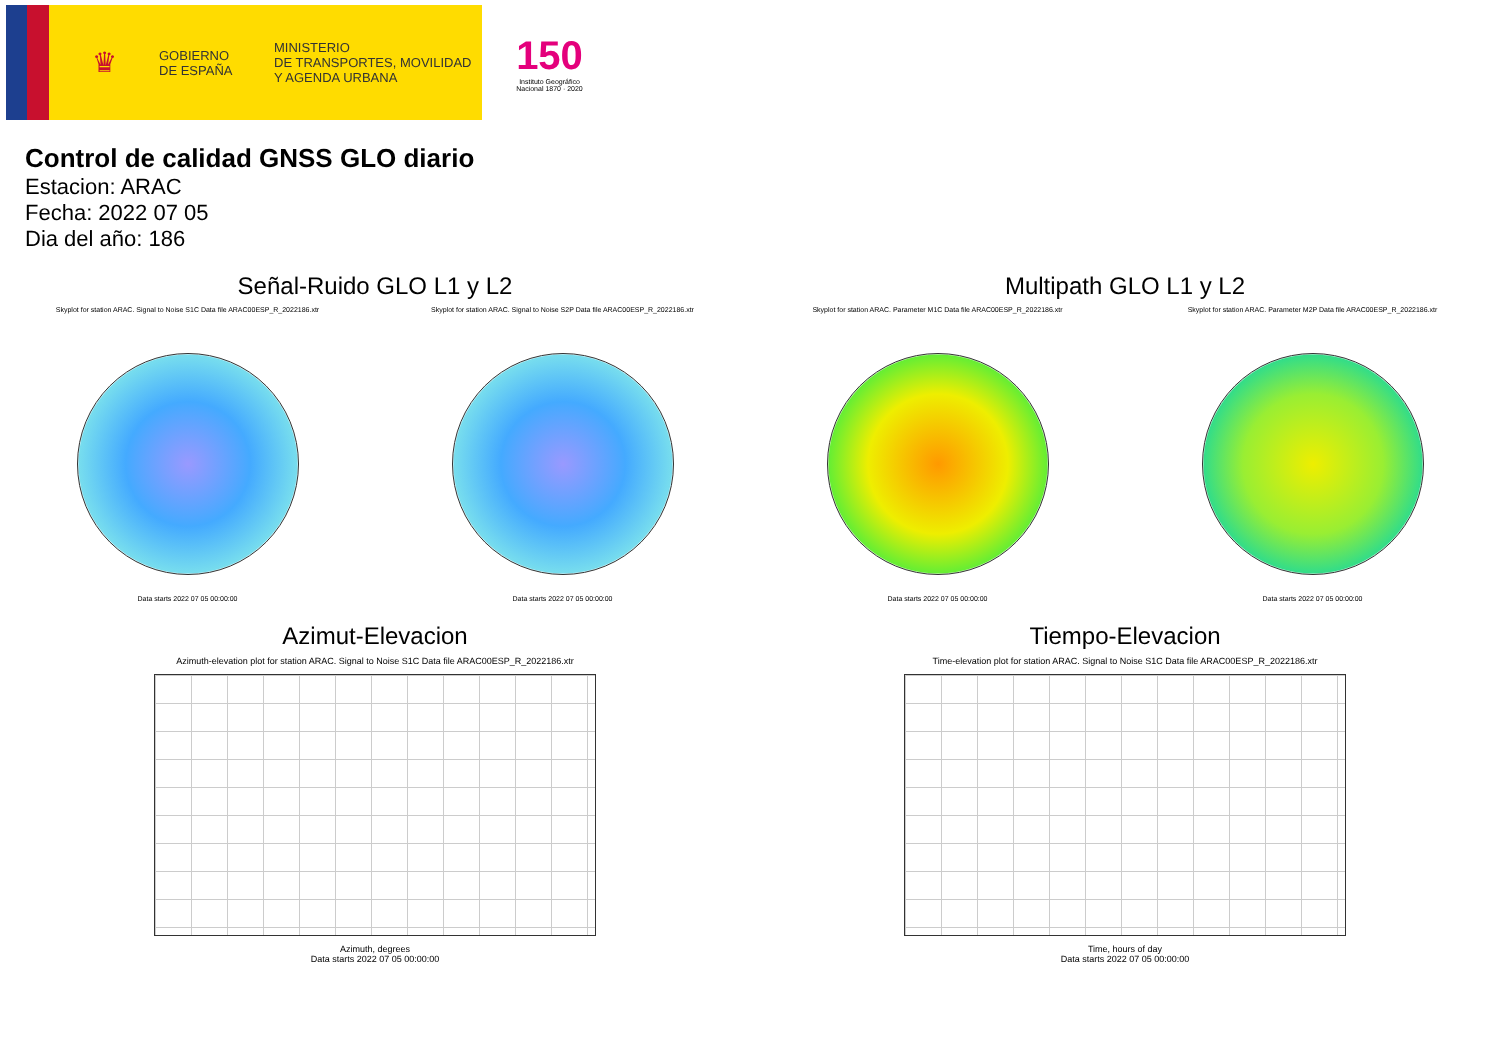♛
GOBIERNO
DE ESPAÑA
MINISTERIO
DE TRANSPORTES, MOVILIDAD
Y AGENDA URBANA
150
Instituto Geográfico
Nacional 1870 · 2020
Control de calidad GNSS GLO diario
Estacion: ARAC
Fecha: 2022 07 05
Dia del año: 186
Señal-Ruido GLO L1 y L2
Skyplot for station ARAC. Signal to Noise S1C Data file ARAC00ESP_R_2022186.xtr
Data starts 2022 07 05 00:00:00
Skyplot for station ARAC. Signal to Noise S2P Data file ARAC00ESP_R_2022186.xtr
Data starts 2022 07 05 00:00:00
Multipath GLO L1 y L2
Skyplot for station ARAC. Parameter M1C Data file ARAC00ESP_R_2022186.xtr
Data starts 2022 07 05 00:00:00
Skyplot for station ARAC. Parameter M2P Data file ARAC00ESP_R_2022186.xtr
Data starts 2022 07 05 00:00:00
Azimut-Elevacion
Azimuth-elevation plot for station ARAC. Signal to Noise S1C Data file ARAC00ESP_R_2022186.xtr
Azimuth, degrees
Data starts 2022 07 05 00:00:00
Tiempo-Elevacion
Time-elevation plot for station ARAC. Signal to Noise S1C Data file ARAC00ESP_R_2022186.xtr
Time, hours of day
Data starts 2022 07 05 00:00:00